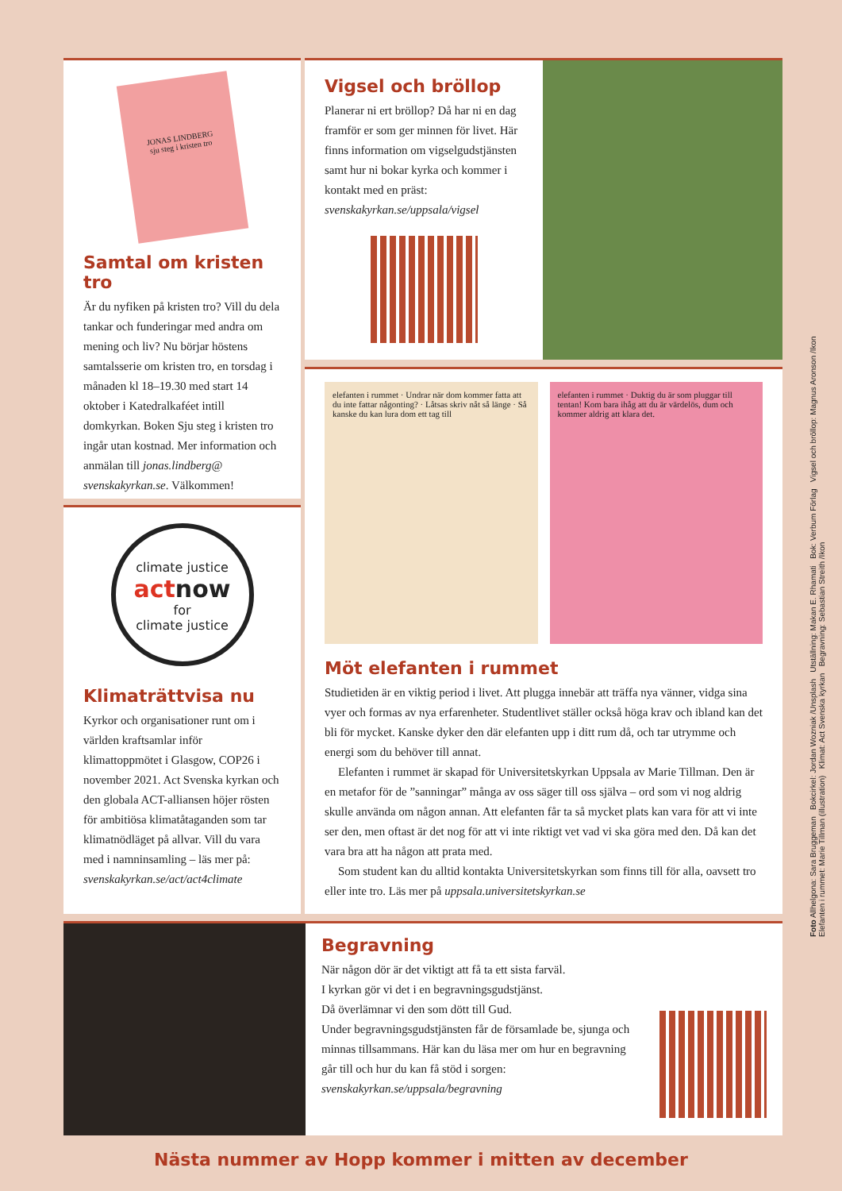JONAS LINDBERG
sju steg i kristen tro
Samtal om kristen tro
Är du nyfiken på kristen tro? Vill du dela tankar och funderingar med andra om mening och liv? Nu börjar höstens samtalsserie om kristen tro, en torsdag i månaden kl 18–19.30 med start 14 oktober i Katedralkaféet intill domkyrkan. Boken Sju steg i kristen tro ingår utan kostnad. Mer information och anmälan till jonas.lindberg@ svenskakyrkan.se. Välkommen!
Vigsel och bröllop
Planerar ni ert bröllop? Då har ni en dag framför er som ger minnen för livet. Här finns information om vigselgudstjänsten samt hur ni bokar kyrka och kommer i kontakt med en präst: svenskakyrkan.se/uppsala/vigsel
climate justice
actnow
for
climate justice
Klimaträttvisa nu
Kyrkor och organisationer runt om i världen kraftsamlar inför klimattoppmötet i Glasgow, COP26 i november 2021. Act Svenska kyrkan och den globala ACT-alliansen höjer rösten för ambitiösa klimatåtaganden som tar klimatnödläget på allvar. Vill du vara med i namninsamling – läs mer på: svenskakyrkan.se/act/act4climate
elefanten i rummet · Undrar när dom kommer fatta att du inte fattar någonting? · Låtsas skriv nåt så länge · Så kanske du kan lura dom ett tag till
elefanten i rummet · Duktig du är som pluggar till tentan! Kom bara ihåg att du är värdelös, dum och kommer aldrig att klara det.
Möt elefanten i rummet
Studietiden är en viktig period i livet. Att plugga innebär att träffa nya vänner, vidga sina vyer och formas av nya erfarenheter. Studentlivet ställer också höga krav och ibland kan det bli för mycket. Kanske dyker den där elefanten upp i ditt rum då, och tar utrymme och energi som du behöver till annat.
Elefanten i rummet är skapad för Universitetskyrkan Uppsala av Marie Tillman. Den är en metafor för de ”sanningar” många av oss säger till oss själva – ord som vi nog aldrig skulle använda om någon annan. Att elefanten får ta så mycket plats kan vara för att vi inte ser den, men oftast är det nog för att vi inte riktigt vet vad vi ska göra med den. Då kan det vara bra att ha någon att prata med.
Som student kan du alltid kontakta Universitetskyrkan som finns till för alla, oavsett tro eller inte tro. Läs mer på uppsala.universitetskyrkan.se
Begravning
När någon dör är det viktigt att få ta ett sista farväl.
I kyrkan gör vi det i en begravningsgudstjänst.
Då överlämnar vi den som dött till Gud.
Under begravningsgudstjänsten får de församlade be, sjunga och minnas tillsammans. Här kan du läsa mer om hur en begravning går till och hur du kan få stöd i sorgen:
svenskakyrkan.se/uppsala/begravning
Foto Allhelgona: Sara Bruggeman Bokcirkel: Jordan Wozniak /Unsplash Utställning: Makan E. Rhamati Bok: Verbum Förlag Vigsel och bröllop: Magnus Aronson /Ikon
Elefanten i rummet: Marie Tillman (illustration) Klimat: Act Svenska kyrkan Begravning: Sebastian Streith /Ikon
Nästa nummer av Hopp kommer i mitten av december